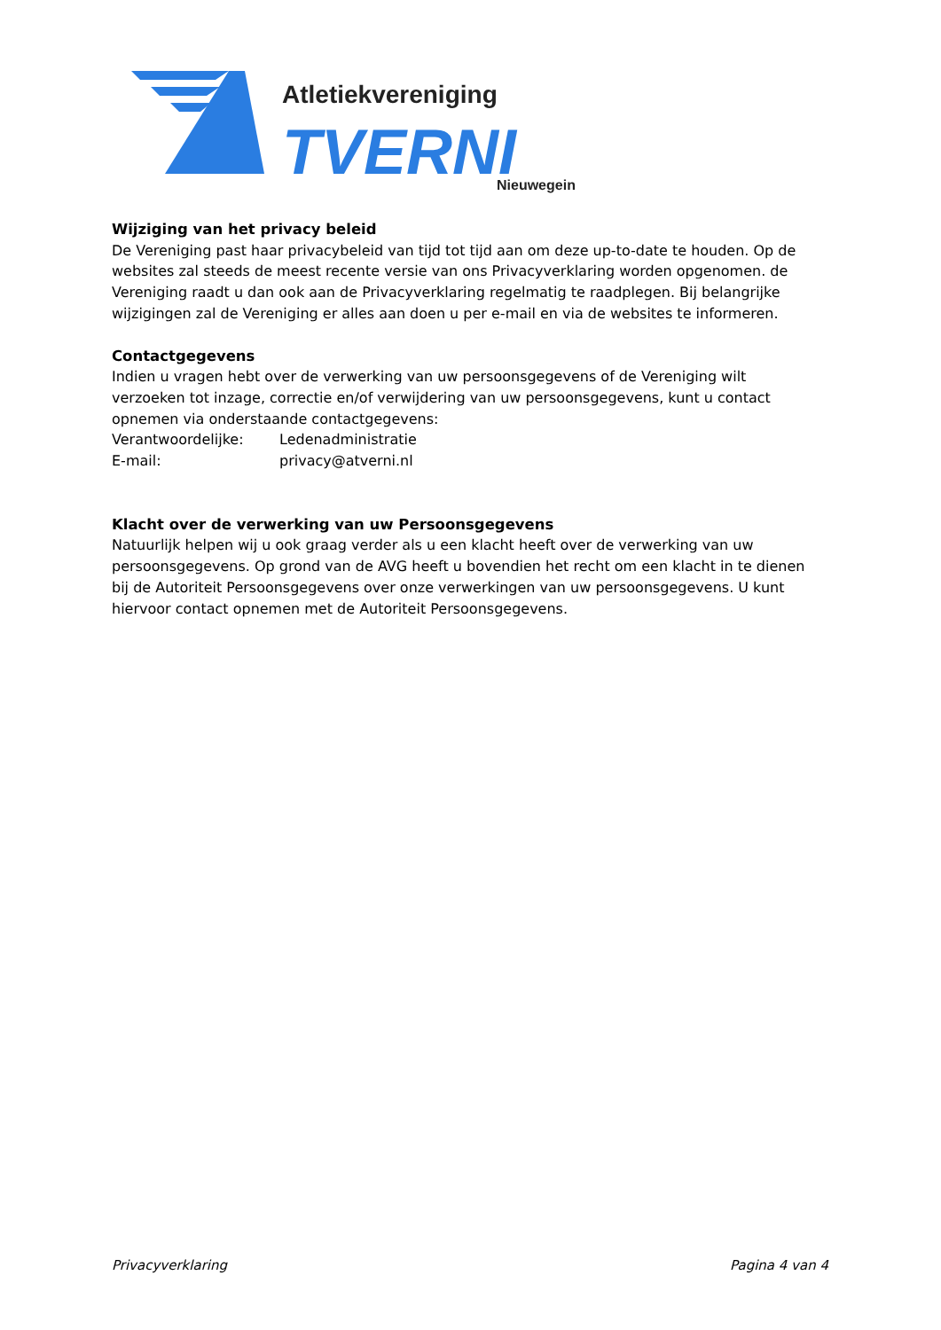TVERNI
Atletiekvereniging
Nieuwegein
Wijziging van het privacy beleid
De Vereniging past haar privacybeleid van tijd tot tijd aan om deze up-to-date te houden. Op de websites zal steeds de meest recente versie van ons Privacyverklaring worden opgenomen. de Vereniging raadt u dan ook aan de Privacyverklaring regelmatig te raadplegen. Bij belangrijke wijzigingen zal de Vereniging er alles aan doen u per e-mail en via de websites te informeren.
Contactgegevens
Indien u vragen hebt over de verwerking van uw persoonsgegevens of de Vereniging wilt verzoeken tot inzage, correctie en/of verwijdering van uw persoonsgegevens, kunt u contact opnemen via onderstaande contactgegevens:
Verantwoordelijke: Ledenadministratie
E-mail: privacy@atverni.nl
Klacht over de verwerking van uw Persoonsgegevens
Natuurlijk helpen wij u ook graag verder als u een klacht heeft over de verwerking van uw persoonsgegevens. Op grond van de AVG heeft u bovendien het recht om een klacht in te dienen bij de Autoriteit Persoonsgegevens over onze verwerkingen van uw persoonsgegevens. U kunt hiervoor contact opnemen met de Autoriteit Persoonsgegevens.
Privacyverklaring Pagina 4 van 4